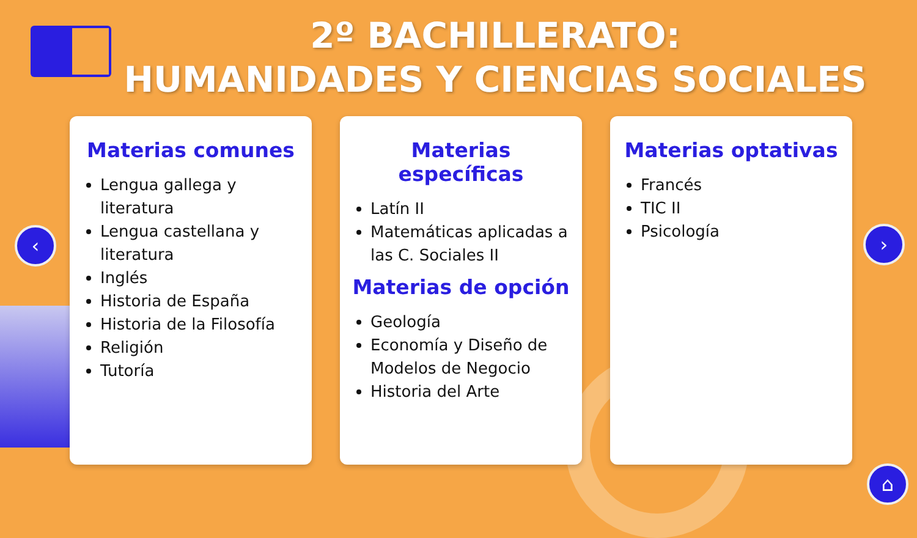2º BACHILLERATO:
HUMANIDADES Y CIENCIAS SOCIALES
Materias comunes
Lengua gallega y literatura
Lengua castellana y literatura
Inglés
Historia de España
Historia de la Filosofía
Religión
Tutoría
Materias específicas
Latín II
Matemáticas aplicadas a las C. Sociales II
Materias de opción
Geología
Economía y Diseño de Modelos de Negocio
Historia del Arte
Materias optativas
Francés
TIC II
Psicología
‹ ›
⌂